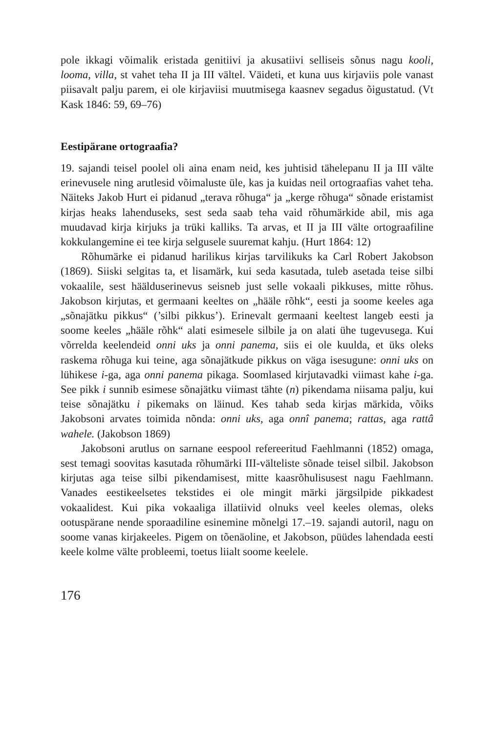pole ikkagi võimalik eristada genitiivi ja akusatiivi selliseis sõnus nagu kooli, looma, villa, st vahet teha II ja III vältel. Väideti, et kuna uus kirjaviis pole vanast piisavalt palju parem, ei ole kirjaviisi muutmisega kaasnev segadus õigustatud. (Vt Kask 1846: 59, 69–76)
Eestipärane ortograafia?
19. sajandi teisel poolel oli aina enam neid, kes juhtisid tähelepanu II ja III välte erinevusele ning arutlesid võimaluste üle, kas ja kuidas neil ortograafias vahet teha. Näiteks Jakob Hurt ei pidanud „terava rõhuga“ ja „kerge rõhuga“ sõnade eristamist kirjas heaks lahenduseks, sest seda saab teha vaid rõhumärkide abil, mis aga muudavad kirja kirjuks ja trüki kalliks. Ta arvas, et II ja III välte ortograafiline kokkulangemine ei tee kirja selgusele suuremat kahju. (Hurt 1864: 12)
Rõhumärke ei pidanud harilikus kirjas tarvilikuks ka Carl Robert Jakobson (1869). Siiski selgitas ta, et lisamärk, kui seda kasutada, tuleb asetada teise silbi vokaalile, sest häälduserinevus seisneb just selle vokaali pikkuses, mitte rõhus. Jakobson kirjutas, et germaani keeltes on „hääle rõhk“, eesti ja soome keeles aga „sõnajätku pikkus“ (’silbi pikkus’). Erinevalt germaani keeltest langeb eesti ja soome keeles „hääle rõhk“ alati esimesele silbile ja on alati ühe tugevusega. Kui võrrelda keelendeid onni uks ja onni panema, siis ei ole kuulda, et üks oleks raskema rõhuga kui teine, aga sõnajätkude pikkus on väga isesugune: onni uks on lühikese i-ga, aga onni panema pikaga. Soomlased kirjutavadki viimast kahe i-ga. See pikk i sunnib esimese sõnajätku viimast tähte (n) pikendama niisama palju, kui teise sõnajätku i pikemaks on läinud. Kes tahab seda kirjas märkida, võiks Jakobsoni arvates toimida nõnda: onni uks, aga onnî panema; rattas, aga rattâ wahele. (Jakobson 1869)
Jakobsoni arutlus on sarnane eespool refereeritud Faehlmanni (1852) omaga, sest temagi soovitas kasutada rõhumärki III-välteliste sõnade teisel silbil. Jakobson kirjutas aga teise silbi pikendamisest, mitte kaasrõhulisusest nagu Faehlmann. Vanades eestikeelsetes tekstides ei ole mingit märki järgsilpide pikkadest vokaalidest. Kui pika vokaaliga illatiivid olnuks veel keeles olemas, oleks ootuspärane nende sporaadiline esinemine mõnelgi 17.–19. sajandi autoril, nagu on soome vanas kirjakeeles. Pigem on tõenäoline, et Jakobson, püüdes lahendada eesti keele kolme välte probleemi, toetus liialt soome keelele.
176